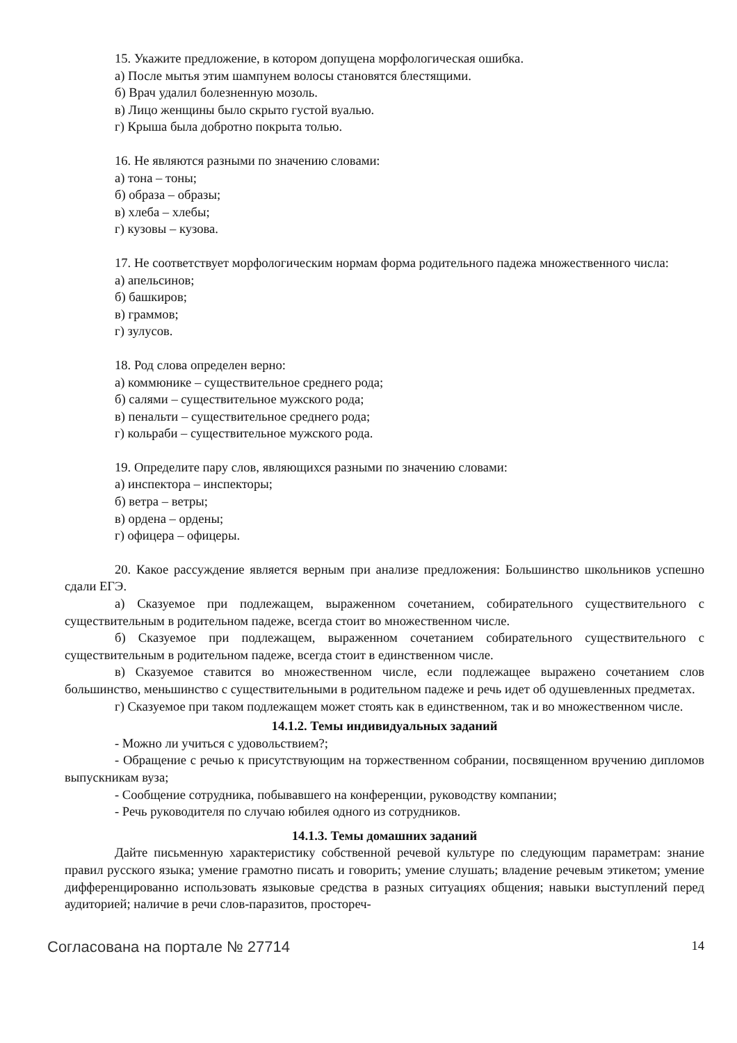15. Укажите предложение, в котором допущена морфологическая ошибка.
а) После мытья этим шампунем волосы становятся блестящими.
б) Врач удалил болезненную мозоль.
в) Лицо женщины было скрыто густой вуалью.
г) Крыша была добротно покрыта толью.
16. Не являются разными по значению словами:
а) тона – тоны;
б) образа – образы;
в) хлеба – хлебы;
г) кузовы – кузова.
17. Не соответствует морфологическим нормам форма родительного падежа множественного числа:
а) апельсинов;
б) башкиров;
в) граммов;
г) зулусов.
18. Род слова определен верно:
а) коммюнике – существительное среднего рода;
б) салями – существительное мужского рода;
в) пенальти – существительное среднего рода;
г) кольраби – существительное мужского рода.
19. Определите пару слов, являющихся разными по значению словами:
а) инспектора – инспекторы;
б) ветра – ветры;
в) ордена – ордены;
г) офицера – офицеры.
20. Какое рассуждение является верным при анализе предложения: Большинство школьников успешно сдали ЕГЭ.
а) Сказуемое при подлежащем, выраженном сочетанием, собирательного существительного с существительным в родительном падеже, всегда стоит во множественном числе.
б) Сказуемое при подлежащем, выраженном сочетанием собирательного существительного с существительным в родительном падеже, всегда стоит в единственном числе.
в) Сказуемое ставится во множественном числе, если подлежащее выражено сочетанием слов большинство, меньшинство с существительными в родительном падеже и речь идет об одушевленных предметах.
г) Сказуемое при таком подлежащем может стоять как в единственном, так и во множественном числе.
14.1.2. Темы индивидуальных заданий
- Можно ли учиться с удовольствием?;
- Обращение с речью к присутствующим на торжественном собрании, посвященном вручению дипломов выпускникам вуза;
- Сообщение сотрудника, побывавшего на конференции, руководству компании;
- Речь руководителя по случаю юбилея одного из сотрудников.
14.1.3. Темы домашних заданий
Дайте письменную характеристику собственной речевой культуре по следующим параметрам: знание правил русского языка; умение грамотно писать и говорить; умение слушать; владение речевым этикетом; умение дифференцированно использовать языковые средства в разных ситуациях общения; навыки выступлений перед аудиторией; наличие в речи слов-паразитов, простореч-
Согласована на портале № 27714 14